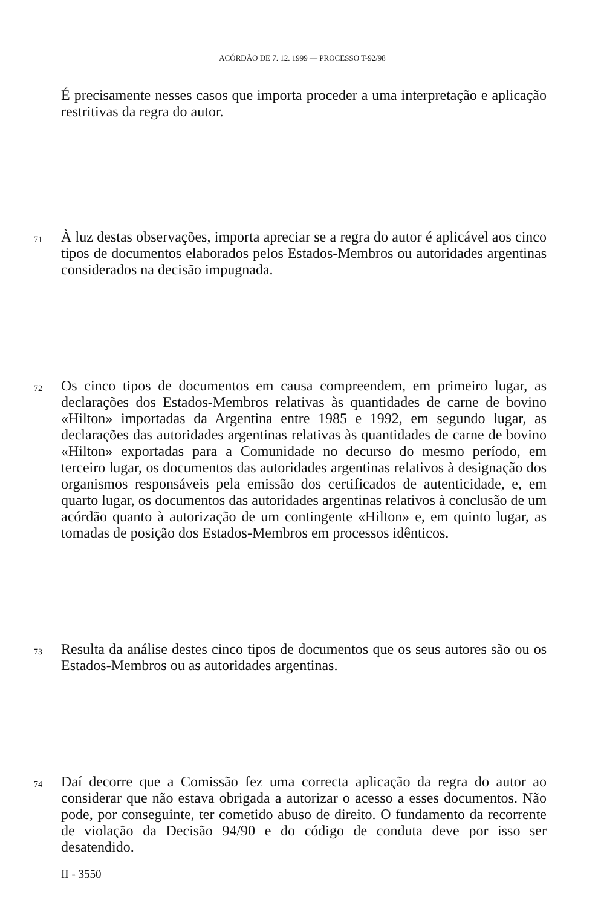ACÓRDÃO DE 7. 12. 1999 — PROCESSO T-92/98
É precisamente nesses casos que importa proceder a uma interpretação e aplicação restritivas da regra do autor.
71
À luz destas observações, importa apreciar se a regra do autor é aplicável aos cinco tipos de documentos elaborados pelos Estados-Membros ou autoridades argentinas considerados na decisão impugnada.
72
Os cinco tipos de documentos em causa compreendem, em primeiro lugar, as declarações dos Estados-Membros relativas às quantidades de carne de bovino «Hilton» importadas da Argentina entre 1985 e 1992, em segundo lugar, as declarações das autoridades argentinas relativas às quantidades de carne de bovino «Hilton» exportadas para a Comunidade no decurso do mesmo período, em terceiro lugar, os documentos das autoridades argentinas relativos à designação dos organismos responsáveis pela emissão dos certificados de autenticidade, e, em quarto lugar, os documentos das autoridades argentinas relativos à conclusão de um acórdão quanto à autorização de um contingente «Hilton» e, em quinto lugar, as tomadas de posição dos Estados-Membros em processos idênticos.
73
Resulta da análise destes cinco tipos de documentos que os seus autores são ou os Estados-Membros ou as autoridades argentinas.
74
Daí decorre que a Comissão fez uma correcta aplicação da regra do autor ao considerar que não estava obrigada a autorizar o acesso a esses documentos. Não pode, por conseguinte, ter cometido abuso de direito. O fundamento da recorrente de violação da Decisão 94/90 e do código de conduta deve por isso ser desatendido.
II - 3550